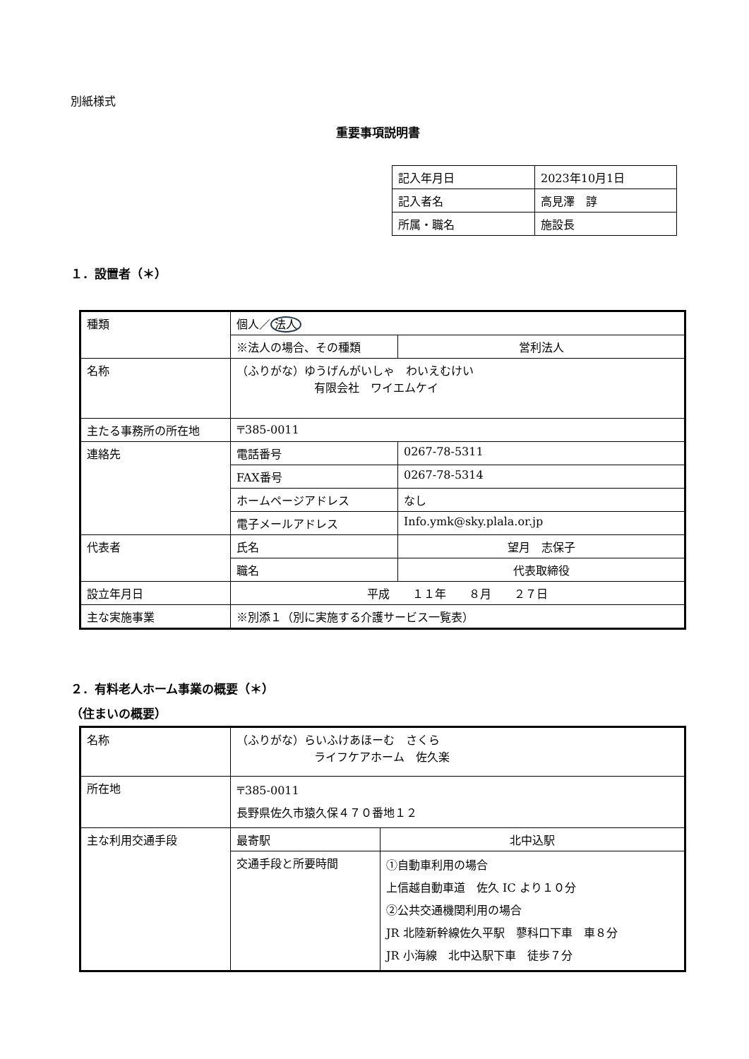別紙様式
重要事項説明書
| 記入年月日 | 2023年10月1日 |
| 記入者名 | 高見澤 諄 |
| 所属・職名 | 施設長 |
１．設置者（＊）
| 種類 | 個人／ 法人 | |
| | ※法人の場合、その種類 | 営利法人 |
| 名称 | （ふりがな）ゆうげんがいしゃ わいえむけい 有限会社 ワイエムケイ | |
| 主たる事務所の所在地 | 〒385-0011 | |
| 連絡先 | 電話番号 | 0267-78-5311 |
| | FAX番号 | 0267-78-5314 |
| | ホームページアドレス | なし |
| | 電子メールアドレス | Info.ymk@sky.plala.or.jp |
| 代表者 | 氏名 | 望月 志保子 |
| | 職名 | 代表取締役 |
| 設立年月日 | 平成 １１年 ８月 ２７日 | |
| 主な実施事業 | ※別添１（別に実施する介護サービス一覧表） | |
２．有料老人ホーム事業の概要（＊）
（住まいの概要）
| 名称 | （ふりがな）らいふけあほーむ さくら ライフケアホーム 佐久楽 | |
| 所在地 | 〒385-0011 長野県佐久市猿久保４７０番地１２ | |
| 主な利用交通手段 | 最寄駅 | 北中込駅 |
| | 交通手段と所要時間 | ①自動車利用の場合 上信越自動車道 佐久 IC より１０分 ②公共交通機関利用の場合 JR 北陸新幹線佐久平駅 蓼科口下車 車８分 JR 小海線 北中込駅下車 徒歩７分 |